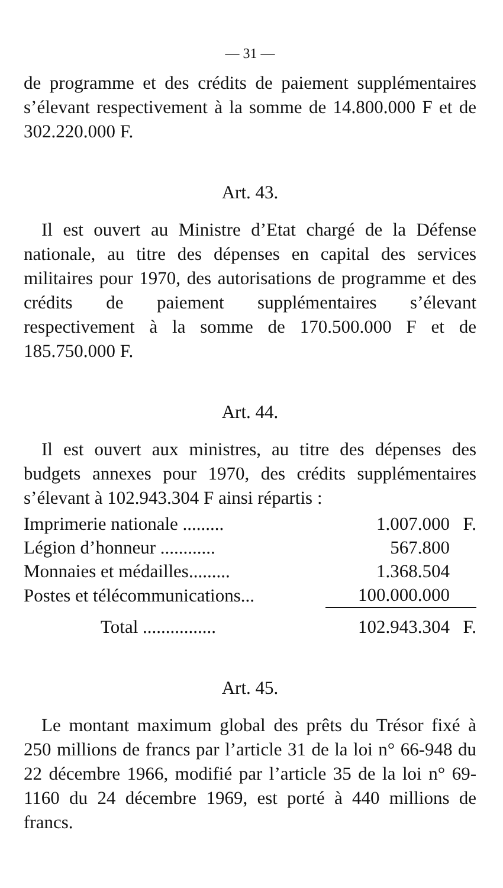— 31 —
de programme et des crédits de paiement supplé­mentaires s’élevant respectivement à la somme de 14.800.000 F et de 302.220.000 F.
Art. 43.
Il est ouvert au Ministre d’Etat chargé de la Défense nationale, au titre des dépenses en capital des services militaires pour 1970, des autorisations de programme et des crédits de paiement supplé­mentaires s’élevant respectivement à la somme de 170.500.000 F et de 185.750.000 F.
Art. 44.
Il est ouvert aux ministres, au titre des dépenses des budgets annexes pour 1970, des crédits supplé­mentaires s’élevant à 102.943.304 F ainsi répartis :
| Imprimerie nationale ......... | 1.007.000 | F. |
| Légion d’honneur ............ | 567.800 | |
| Monnaies et médailles......... | 1.368.504 | |
| Postes et télécommunications... | 100.000.000 | |
| Total ................ | 102.943.304 | F. |
Art. 45.
Le montant maximum global des prêts du Trésor fixé à 250 millions de francs par l’article 31 de la loi n° 66-948 du 22 décembre 1966, modifié par l’article 35 de la loi n° 69-1160 du 24 décem­bre 1969, est porté à 440 millions de francs.